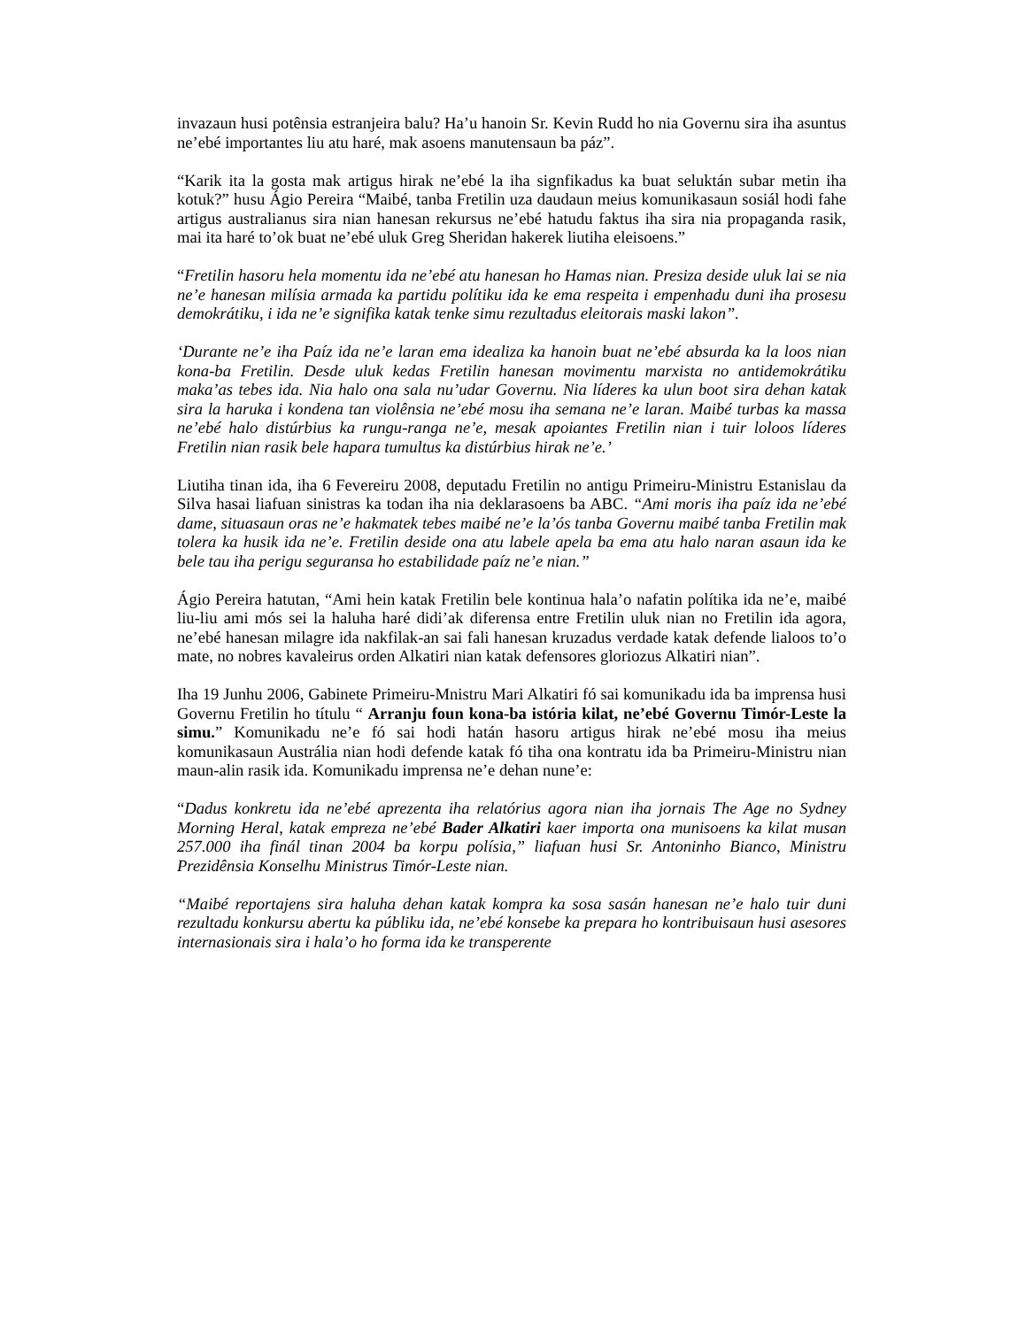invazaun husi potênsia estranjeira balu? Ha’u hanoin Sr. Kevin Rudd ho nia Governu sira iha asuntus ne’ebé importantes liu atu haré, mak asoens manutensaun ba páz”.
“Karik ita la gosta mak artigus hirak ne’ebé la iha signfikadus ka buat seluktán subar metin iha kotuk?” husu Ágio Pereira “Maibé, tanba Fretilin uza daudaun meius komunikasaun sosiál hodi fahe artigus australianus sira nian hanesan rekursus ne’ebé hatudu faktus iha sira nia propaganda rasik, mai ita haré to’ok buat ne’ebé uluk Greg Sheridan hakerek liutiha eleisoens.”
“Fretilin hasoru hela momentu ida ne’ebé atu hanesan ho Hamas nian. Presiza deside uluk lai se nia ne’e hanesan milísia armada ka partidu polítiku ida ke ema respeita i empenhadu duni iha prosesu demokrátiku, i ida ne’e signifika katak tenke simu rezultadus eleitorais maski lakon”.
‘Durante ne’e iha Paíz ida ne’e laran ema idealiza ka hanoin buat ne’ebé absurda ka la loos nian kona-ba Fretilin. Desde uluk kedas Fretilin hanesan movimentu marxista no antidemokrátiku maka’as tebes ida. Nia halo ona sala nu’udar Governu. Nia líderes ka ulun boot sira dehan katak sira la haruka i kondena tan violênsia ne’ebé mosu iha semana ne’e laran. Maibé turbas ka massa ne’ebé halo distúrbius ka rungu-ranga ne’e, mesak apoiantes Fretilin nian i tuir loloos líderes Fretilin nian rasik bele hapara tumultus ka distúrbius hirak ne’e.’
Liutiha tinan ida, iha 6 Fevereiru 2008, deputadu Fretilin no antigu Primeiru-Ministru Estanislau da Silva hasai liafuan sinistras ka todan iha nia deklarasoens ba ABC. “Ami moris iha paíz ida ne’ebé dame, situasaun oras ne’e hakmatek tebes maibé ne’e la’ós tanba Governu maibé tanba Fretilin mak tolera ka husik ida ne’e. Fretilin deside ona atu labele apela ba ema atu halo naran asaun ida ke bele tau iha perigu seguransa ho estabilidade paíz ne’e nian.”
Ágio Pereira hatutan, “Ami hein katak Fretilin bele kontinua hala’o nafatin polítika ida ne’e, maibé liu-liu ami mós sei la haluha haré didi’ak diferensa entre Fretilin uluk nian no Fretilin ida agora, ne’ebé hanesan milagre ida nakfilak-an sai fali hanesan kruzadus verdade katak defende lialoos to’o mate, no nobres kavaleirus orden Alkatiri nian katak defensores gloriozus Alkatiri nian”.
Iha 19 Junhu 2006, Gabinete Primeiru-Mnistru Mari Alkatiri fó sai komunikadu ida ba imprensa husi Governu Fretilin ho títulu “ Arranju foun kona-ba istória kilat, ne’ebé Governu Timór-Leste la simu.” Komunikadu ne’e fó sai hodi hatán hasoru artigus hirak ne’ebé mosu iha meius komunikasaun Austrália nian hodi defende katak fó tiha ona kontratu ida ba Primeiru-Ministru nian maun-alin rasik ida. Komunikadu imprensa ne’e dehan nune’e:
“Dadus konkretu ida ne’ebé aprezenta iha relatórius agora nian iha jornais The Age no Sydney Morning Heral, katak empreza ne’ebé Bader Alkatiri kaer importa ona munisoens ka kilat musan 257.000 iha finál tinan 2004 ba korpu polísia,” liafuan husi Sr. Antoninho Bianco, Ministru Prezidênsia Konselhu Ministrus Timór-Leste nian.
“Maibé reportajens sira haluha dehan katak kompra ka sosa sasán hanesan ne’e halo tuir duni rezultadu konkursu abertu ka públiku ida, ne’ebé konsebe ka prepara ho kontribuisaun husi asesores internasionais sira i hala’o ho forma ida ke transperente